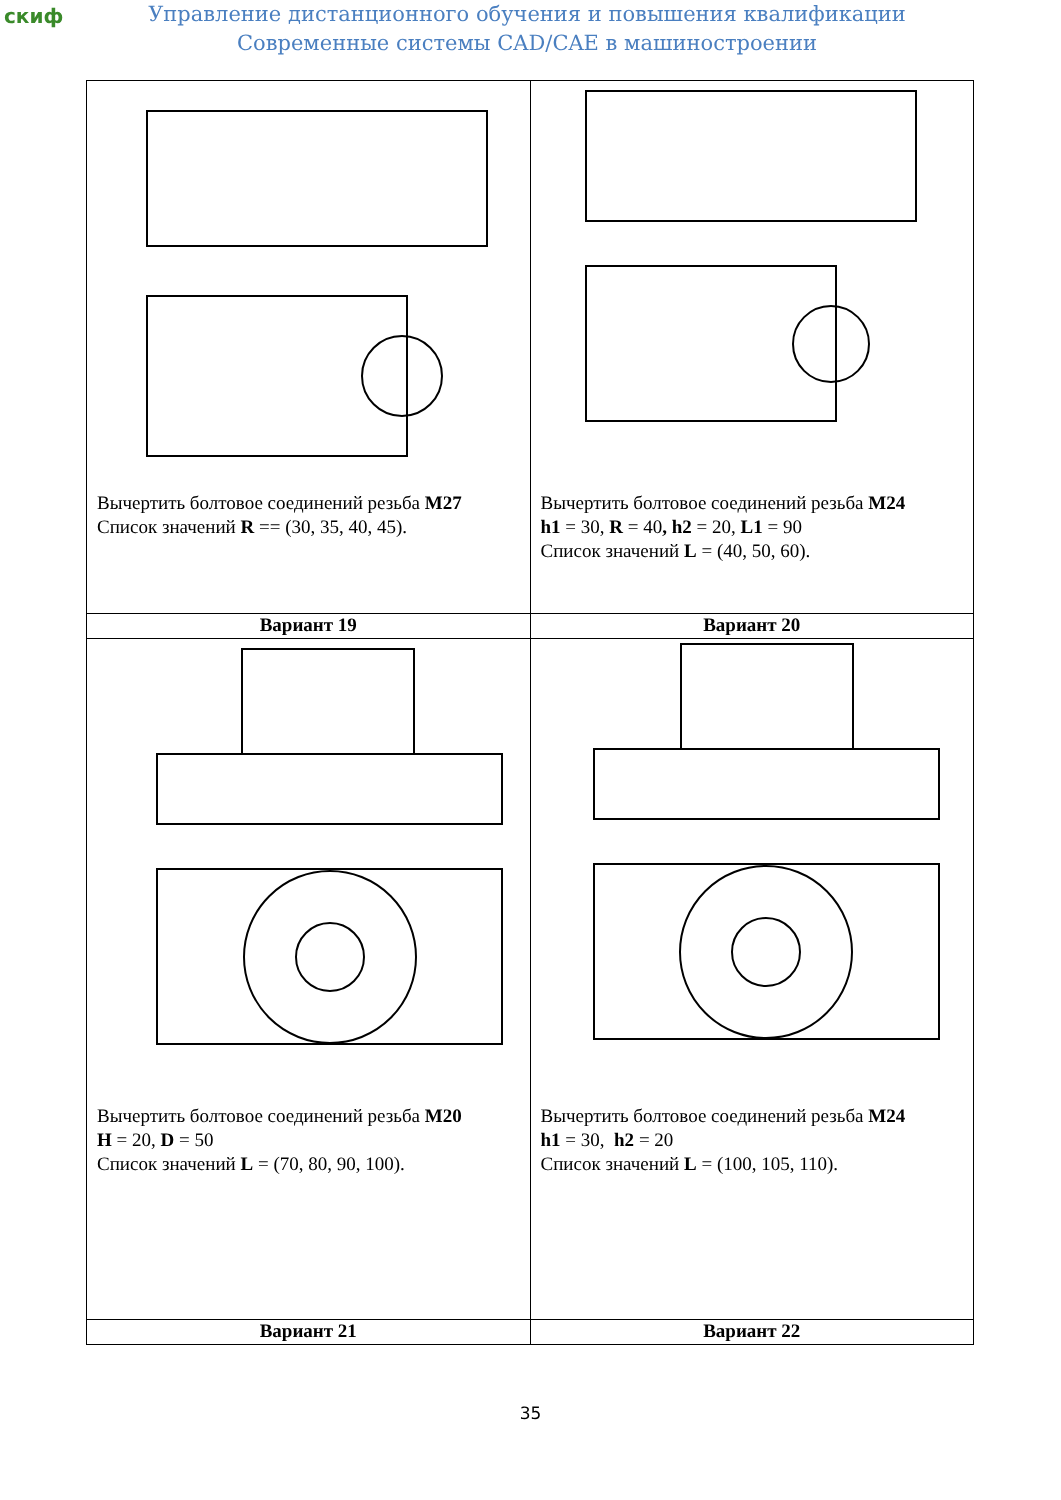скиф
Управление дистанционного обучения и повышения квалификации
Современные системы CAD/CAE в машиностроении
| Вычертить болтовое соединений резьба M27 Список значений R == (30, 35, 40, 45). | Вычертить болтовое соединений резьба M24 h1 = 30, R = 40 , h2 = 20, L1 = 90 Список значений L = (40, 50, 60). |
| Вариант 19 | Вариант 20 |
| Вычертить болтовое соединений резьба M20 H = 20, D = 50 Список значений L = (70, 80, 90, 100). | Вычертить болтовое соединений резьба M24 h1 = 30, h2 = 20 Список значений L = (100, 105, 110). |
| Вариант 21 | Вариант 22 |
35